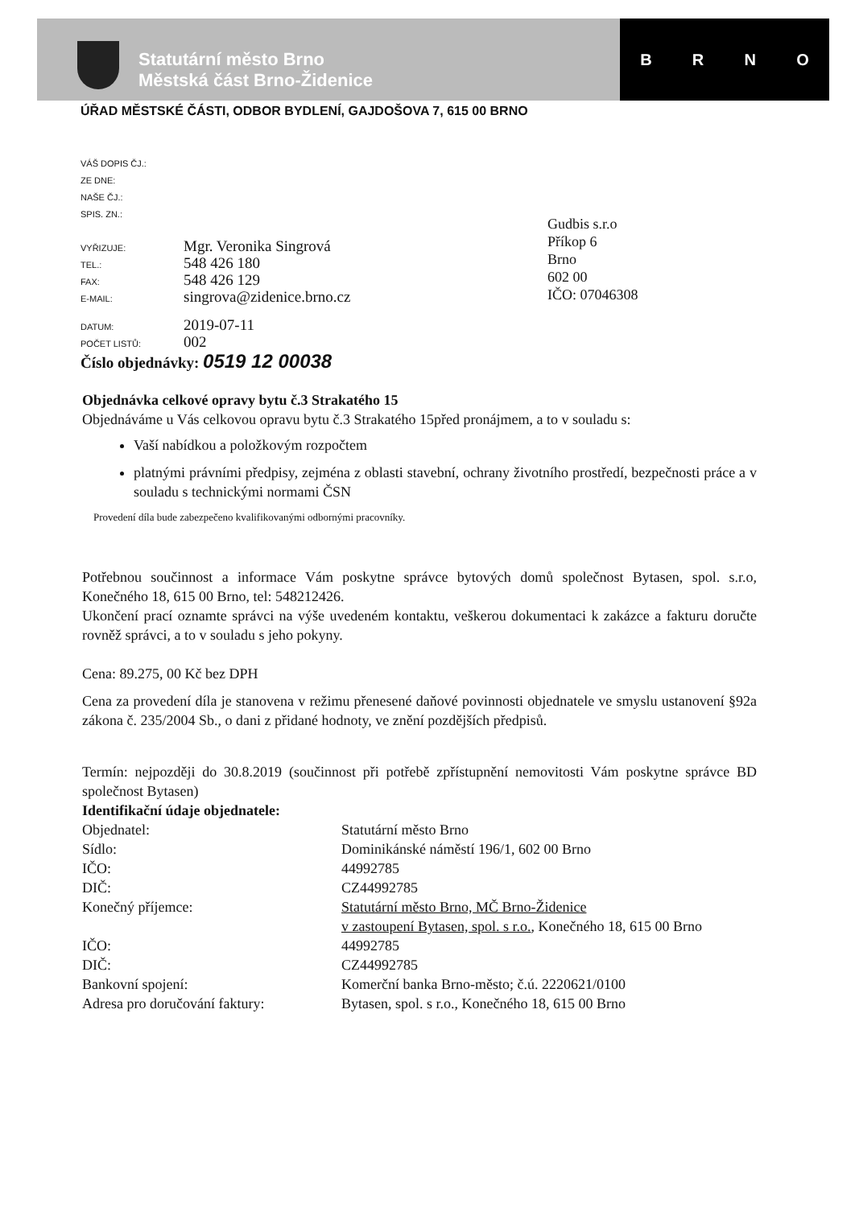Statutární město Brno
Městská část Brno-Židenice
BRNO
ÚŘAD MĚSTSKÉ ČÁSTI, ODBOR BYDLENÍ, GAJDOŠOVA 7, 615 00 BRNO
VÁŠ DOPIS ČJ.:
ZE DNE:
NAŠE ČJ.:
SPIS. ZN.:
Gudbis s.r.o
Příkop 6
Brno
602 00
IČO: 07046308
VYŘIZUJE: Mgr. Veronika Singrová
TEL.: 548 426 180
FAX: 548 426 129
E-MAIL: singrova@zidenice.brno.cz
DATUM: 2019-07-11
POČET LISTŮ: 002
Číslo objednávky: 0519 12 00038
Objednávka celkové opravy bytu č.3 Strakatého 15
Objednáváme u Vás celkovou opravu bytu č.3 Strakatého 15před pronájmem, a to v souladu s:
Vaší nabídkou a položkovým rozpočtem
platnými právními předpisy, zejména z oblasti stavební, ochrany životního prostředí, bezpečnosti práce a v souladu s technickými normami ČSN
Provedení díla bude zabezpečeno kvalifikovanými odbornými pracovníky.
Potřebnou součinnost a informace Vám poskytne správce bytových domů společnost Bytasen, spol. s.r.o, Konečného 18, 615 00 Brno, tel: 548212426.
Ukončení prací oznamte správci na výše uvedeném kontaktu, veškerou dokumentaci k zakázce a fakturu doručte rovněž správci, a to v souladu s jeho pokyny.
Cena: 89.275, 00 Kč bez DPH
Cena za provedení díla je stanovena v režimu přenesené daňové povinnosti objednatele ve smyslu ustanovení §92a zákona č. 235/2004 Sb., o dani z přidané hodnoty, ve znění pozdějších předpisů.
Termín: nejpozději do 30.8.2019 (součinnost při potřebě zpřístupnění nemovitosti Vám poskytne správce BD společnost Bytasen)
Identifikační údaje objednatele:
| Objednatel: | Statutární město Brno |
| Sídlo: | Dominikánské náměstí 196/1, 602 00 Brno |
| IČO: | 44992785 |
| DIČ: | CZ44992785 |
| Konečný příjemce: | Statutární město Brno, MČ Brno-Židenice v zastoupení Bytasen, spol. s r.o. , Konečného 18, 615 00 Brno |
| IČO: | 44992785 |
| DIČ: | CZ44992785 |
| Bankovní spojení: | Komerční banka Brno-město; č.ú. 2220621/0100 |
| Adresa pro doručování faktury: | Bytasen, spol. s r.o., Konečného 18, 615 00 Brno |